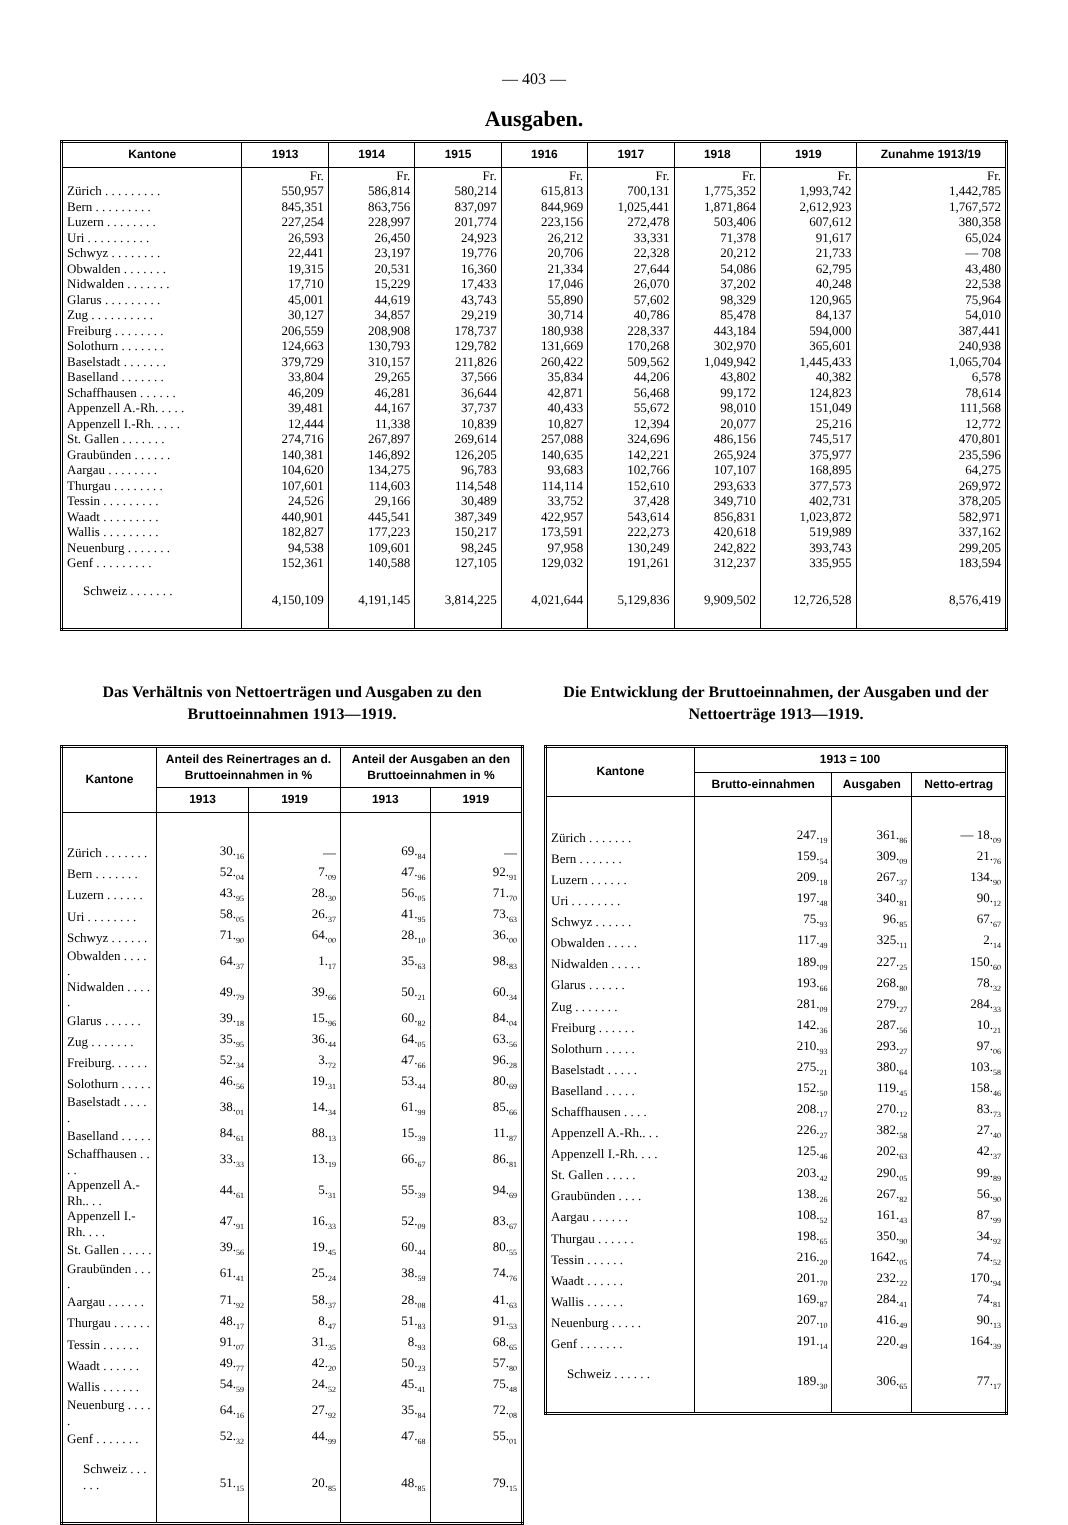— 403 —
Ausgaben.
| Kantone | 1913 | 1914 | 1915 | 1916 | 1917 | 1918 | 1919 | Zunahme 1913/19 |
| --- | --- | --- | --- | --- | --- | --- | --- | --- |
| | Fr. | Fr. | Fr. | Fr. | Fr. | Fr. | Fr. | Fr. |
| Zürich . . . . . . . . . | 550,957 | 586,814 | 580,214 | 615,813 | 700,131 | 1,775,352 | 1,993,742 | 1,442,785 |
| Bern . . . . . . . . . | 845,351 | 863,756 | 837,097 | 844,969 | 1,025,441 | 1,871,864 | 2,612,923 | 1,767,572 |
| Luzern . . . . . . . . | 227,254 | 228,997 | 201,774 | 223,156 | 272,478 | 503,406 | 607,612 | 380,358 |
| Uri . . . . . . . . . . | 26,593 | 26,450 | 24,923 | 26,212 | 33,331 | 71,378 | 91,617 | 65,024 |
| Schwyz . . . . . . . . | 22,441 | 23,197 | 19,776 | 20,706 | 22,328 | 20,212 | 21,733 | — 708 |
| Obwalden . . . . . . . | 19,315 | 20,531 | 16,360 | 21,334 | 27,644 | 54,086 | 62,795 | 43,480 |
| Nidwalden . . . . . . . | 17,710 | 15,229 | 17,433 | 17,046 | 26,070 | 37,202 | 40,248 | 22,538 |
| Glarus . . . . . . . . . | 45,001 | 44,619 | 43,743 | 55,890 | 57,602 | 98,329 | 120,965 | 75,964 |
| Zug . . . . . . . . . . | 30,127 | 34,857 | 29,219 | 30,714 | 40,786 | 85,478 | 84,137 | 54,010 |
| Freiburg . . . . . . . . | 206,559 | 208,908 | 178,737 | 180,938 | 228,337 | 443,184 | 594,000 | 387,441 |
| Solothurn . . . . . . . | 124,663 | 130,793 | 129,782 | 131,669 | 170,268 | 302,970 | 365,601 | 240,938 |
| Baselstadt . . . . . . . | 379,729 | 310,157 | 211,826 | 260,422 | 509,562 | 1,049,942 | 1,445,433 | 1,065,704 |
| Baselland . . . . . . . | 33,804 | 29,265 | 37,566 | 35,834 | 44,206 | 43,802 | 40,382 | 6,578 |
| Schaffhausen . . . . . . | 46,209 | 46,281 | 36,644 | 42,871 | 56,468 | 99,172 | 124,823 | 78,614 |
| Appenzell A.-Rh. . . . . | 39,481 | 44,167 | 37,737 | 40,433 | 55,672 | 98,010 | 151,049 | 111,568 |
| Appenzell I.-Rh. . . . . | 12,444 | 11,338 | 10,839 | 10,827 | 12,394 | 20,077 | 25,216 | 12,772 |
| St. Gallen . . . . . . . | 274,716 | 267,897 | 269,614 | 257,088 | 324,696 | 486,156 | 745,517 | 470,801 |
| Graubünden . . . . . . | 140,381 | 146,892 | 126,205 | 140,635 | 142,221 | 265,924 | 375,977 | 235,596 |
| Aargau . . . . . . . . | 104,620 | 134,275 | 96,783 | 93,683 | 102,766 | 107,107 | 168,895 | 64,275 |
| Thurgau . . . . . . . . | 107,601 | 114,603 | 114,548 | 114,114 | 152,610 | 293,633 | 377,573 | 269,972 |
| Tessin . . . . . . . . . | 24,526 | 29,166 | 30,489 | 33,752 | 37,428 | 349,710 | 402,731 | 378,205 |
| Waadt . . . . . . . . . | 440,901 | 445,541 | 387,349 | 422,957 | 543,614 | 856,831 | 1,023,872 | 582,971 |
| Wallis . . . . . . . . . | 182,827 | 177,223 | 150,217 | 173,591 | 222,273 | 420,618 | 519,989 | 337,162 |
| Neuenburg . . . . . . . | 94,538 | 109,601 | 98,245 | 97,958 | 130,249 | 242,822 | 393,743 | 299,205 |
| Genf . . . . . . . . . | 152,361 | 140,588 | 127,105 | 129,032 | 191,261 | 312,237 | 335,955 | 183,594 |
| Schweiz . . . . . . . | 4,150,109 | 4,191,145 | 3,814,225 | 4,021,644 | 5,129,836 | 9,909,502 | 12,726,528 | 8,576,419 |
Das Verhältnis von Nettoerträgen und Ausgaben zu den Bruttoeinnahmen 1913—1919.
| Kantone | Anteil des Reinertrages an d. Bruttoeinnahmen in % | | Anteil der Ausgaben an den Bruttoeinnahmen in % | |
| --- | --- | --- | --- | --- |
| | 1913 | 1919 | 1913 | 1919 |
| Zürich . . . . . . . | 30.<sub>16</sub> | — | 69.<sub>84</sub> | — |
| Bern . . . . . . . | 52.<sub>04</sub> | 7.<sub>09</sub> | 47.<sub>96</sub> | 92.<sub>91</sub> |
| Luzern . . . . . . | 43.<sub>95</sub> | 28.<sub>30</sub> | 56.<sub>05</sub> | 71.<sub>70</sub> |
| Uri . . . . . . . . | 58.<sub>05</sub> | 26.<sub>37</sub> | 41.<sub>95</sub> | 73.<sub>63</sub> |
| Schwyz . . . . . . | 71.<sub>90</sub> | 64.<sub>00</sub> | 28.<sub>10</sub> | 36.<sub>00</sub> |
| Obwalden . . . . . | 64.<sub>37</sub> | 1.<sub>17</sub> | 35.<sub>63</sub> | 98.<sub>83</sub> |
| Nidwalden . . . . . | 49.<sub>79</sub> | 39.<sub>66</sub> | 50.<sub>21</sub> | 60.<sub>34</sub> |
| Glarus . . . . . . | 39.<sub>18</sub> | 15.<sub>96</sub> | 60.<sub>82</sub> | 84.<sub>04</sub> |
| Zug . . . . . . . | 35.<sub>95</sub> | 36.<sub>44</sub> | 64.<sub>05</sub> | 63.<sub>56</sub> |
| Freiburg. . . . . . | 52.<sub>34</sub> | 3.<sub>72</sub> | 47.<sub>66</sub> | 96.<sub>28</sub> |
| Solothurn . . . . . | 46.<sub>56</sub> | 19.<sub>31</sub> | 53.<sub>44</sub> | 80.<sub>69</sub> |
| Baselstadt . . . . . | 38.<sub>01</sub> | 14.<sub>34</sub> | 61.<sub>99</sub> | 85.<sub>66</sub> |
| Baselland . . . . . | 84.<sub>61</sub> | 88.<sub>13</sub> | 15.<sub>39</sub> | 11.<sub>87</sub> |
| Schaffhausen . . . . | 33.<sub>33</sub> | 13.<sub>19</sub> | 66.<sub>67</sub> | 86.<sub>81</sub> |
| Appenzell A.-Rh.. . . | 44.<sub>61</sub> | 5.<sub>31</sub> | 55.<sub>39</sub> | 94.<sub>69</sub> |
| Appenzell I.-Rh. . . . | 47.<sub>91</sub> | 16.<sub>33</sub> | 52.<sub>09</sub> | 83.<sub>67</sub> |
| St. Gallen . . . . . | 39.<sub>56</sub> | 19.<sub>45</sub> | 60.<sub>44</sub> | 80.<sub>55</sub> |
| Graubünden . . . . | 61.<sub>41</sub> | 25.<sub>24</sub> | 38.<sub>59</sub> | 74.<sub>76</sub> |
| Aargau . . . . . . | 71.<sub>92</sub> | 58.<sub>37</sub> | 28.<sub>08</sub> | 41.<sub>63</sub> |
| Thurgau . . . . . . | 48.<sub>17</sub> | 8.<sub>47</sub> | 51.<sub>83</sub> | 91.<sub>53</sub> |
| Tessin . . . . . . | 91.<sub>07</sub> | 31.<sub>35</sub> | 8.<sub>93</sub> | 68.<sub>65</sub> |
| Waadt . . . . . . | 49.<sub>77</sub> | 42.<sub>20</sub> | 50.<sub>23</sub> | 57.<sub>80</sub> |
| Wallis . . . . . . | 54.<sub>59</sub> | 24.<sub>52</sub> | 45.<sub>41</sub> | 75.<sub>48</sub> |
| Neuenburg . . . . . | 64.<sub>16</sub> | 27.<sub>92</sub> | 35.<sub>84</sub> | 72.<sub>08</sub> |
| Genf . . . . . . . | 52.<sub>32</sub> | 44.<sub>99</sub> | 47.<sub>68</sub> | 55.<sub>01</sub> |
| Schweiz . . . . . . | 51.<sub>15</sub> | 20.<sub>85</sub> | 48.<sub>85</sub> | 79.<sub>15</sub> |
Die Entwicklung der Bruttoeinnahmen, der Ausgaben und der Nettoerträge 1913—1919.
| Kantone | 1913 = 100 | | |
| --- | --- | --- | --- |
| | Brutto-einnahmen | Ausgaben | Netto-ertrag |
| Zürich . . . . . . . | 247.<sub>19</sub> | 361.<sub>86</sub> | — 18.<sub>09</sub> |
| Bern . . . . . . . | 159.<sub>54</sub> | 309.<sub>09</sub> | 21.<sub>76</sub> |
| Luzern . . . . . . | 209.<sub>18</sub> | 267.<sub>37</sub> | 134.<sub>90</sub> |
| Uri . . . . . . . . | 197.<sub>48</sub> | 340.<sub>81</sub> | 90.<sub>12</sub> |
| Schwyz . . . . . . | 75.<sub>93</sub> | 96.<sub>85</sub> | 67.<sub>67</sub> |
| Obwalden . . . . . | 117.<sub>49</sub> | 325.<sub>11</sub> | 2.<sub>14</sub> |
| Nidwalden . . . . . | 189.<sub>09</sub> | 227.<sub>25</sub> | 150.<sub>60</sub> |
| Glarus . . . . . . | 193.<sub>66</sub> | 268.<sub>80</sub> | 78.<sub>32</sub> |
| Zug . . . . . . . | 281.<sub>09</sub> | 279.<sub>27</sub> | 284.<sub>33</sub> |
| Freiburg . . . . . . | 142.<sub>36</sub> | 287.<sub>56</sub> | 10.<sub>21</sub> |
| Solothurn . . . . . | 210.<sub>93</sub> | 293.<sub>27</sub> | 97.<sub>06</sub> |
| Baselstadt . . . . . | 275.<sub>21</sub> | 380.<sub>64</sub> | 103.<sub>58</sub> |
| Baselland . . . . . | 152.<sub>50</sub> | 119.<sub>45</sub> | 158.<sub>46</sub> |
| Schaffhausen . . . . | 208.<sub>17</sub> | 270.<sub>12</sub> | 83.<sub>73</sub> |
| Appenzell A.-Rh.. . . | 226.<sub>27</sub> | 382.<sub>58</sub> | 27.<sub>40</sub> |
| Appenzell I.-Rh. . . . | 125.<sub>46</sub> | 202.<sub>63</sub> | 42.<sub>37</sub> |
| St. Gallen . . . . . | 203.<sub>42</sub> | 290.<sub>05</sub> | 99.<sub>89</sub> |
| Graubünden . . . . | 138.<sub>26</sub> | 267.<sub>82</sub> | 56.<sub>90</sub> |
| Aargau . . . . . . | 108.<sub>52</sub> | 161.<sub>43</sub> | 87.<sub>99</sub> |
| Thurgau . . . . . . | 198.<sub>65</sub> | 350.<sub>90</sub> | 34.<sub>92</sub> |
| Tessin . . . . . . | 216.<sub>20</sub> | 1642.<sub>05</sub> | 74.<sub>52</sub> |
| Waadt . . . . . . | 201.<sub>70</sub> | 232.<sub>22</sub> | 170.<sub>94</sub> |
| Wallis . . . . . . | 169.<sub>87</sub> | 284.<sub>41</sub> | 74.<sub>81</sub> |
| Neuenburg . . . . . | 207.<sub>10</sub> | 416.<sub>49</sub> | 90.<sub>13</sub> |
| Genf . . . . . . . | 191.<sub>14</sub> | 220.<sub>49</sub> | 164.<sub>39</sub> |
| Schweiz . . . . . . | 189.<sub>30</sub> | 306.<sub>65</sub> | 77.<sub>17</sub> |